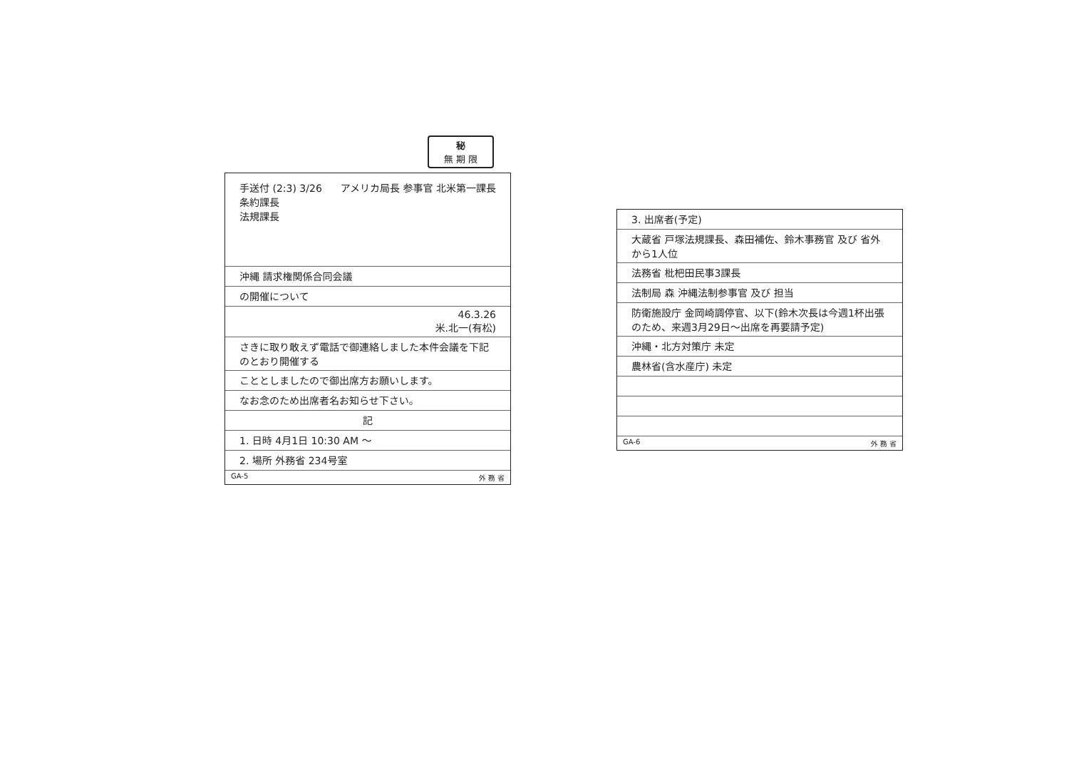秘
無 期 限
手送付 (2:3) 3/26
条約課長
法規課長
アメリカ局長 参事官 北米第一課長
沖縄 請求権関係合同会議
の開催について
46.3.26
米.北一(有松)
さきに取り敢えず電話で御連絡しました本件会議を下記のとおり開催する
こととしましたので御出席方お願いします。
なお念のため出席者名お知らせ下さい。
記
1. 日時 4月1日 10:30 AM 〜
2. 場所 外務省 234号室
GA-5 外 務 省
3. 出席者(予定)
大蔵省 戸塚法規課長、森田補佐、鈴木事務官 及び 省外から1人位
法務省 枇杷田民事3課長
法制局 森 沖縄法制参事官 及び 担当
防衛施設庁 金岡崎調停官、以下(鈴木次長は今週1杯出張のため、来週3月29日〜出席を再要請予定)
沖縄・北方対策庁 未定
農林省(含水産庁) 未定
GA-6 外 務 省